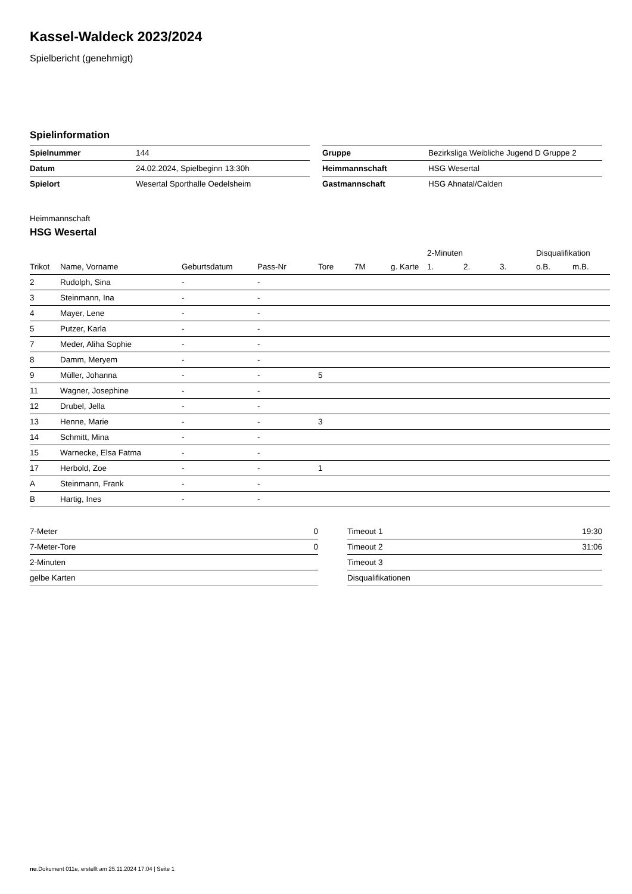Kassel-Waldeck 2023/2024
Spielbericht (genehmigt)
Spielinformation
| Spielnummer | 144 |
| Datum | 24.02.2024, Spielbeginn 13:30h |
| Spielort | Wesertal Sporthalle Oedelsheim |
| Gruppe | Bezirksliga Weibliche Jugend D Gruppe 2 |
| Heimmannschaft | HSG Wesertal |
| Gastmannschaft | HSG Ahnatal/Calden |
Heimmannschaft
HSG Wesertal
| | | | | | | | 2-Minuten | | | Disqualifikation | |
| --- | --- | --- | --- | --- | --- | --- | --- | --- | --- | --- | --- |
| Trikot | Name, Vorname | Geburtsdatum | Pass-Nr | Tore | 7M | g. Karte | 1. | 2. | 3. | o.B. | m.B. |
| 2 | Rudolph, Sina | - | - | | | | | | | | |
| 3 | Steinmann, Ina | - | - | | | | | | | | |
| 4 | Mayer, Lene | - | - | | | | | | | | |
| 5 | Putzer, Karla | - | - | | | | | | | | |
| 7 | Meder, Aliha Sophie | - | - | | | | | | | | |
| 8 | Damm, Meryem | - | - | | | | | | | | |
| 9 | Müller, Johanna | - | - | 5 | | | | | | | |
| 11 | Wagner, Josephine | - | - | | | | | | | | |
| 12 | Drubel, Jella | - | - | | | | | | | | |
| 13 | Henne, Marie | - | - | 3 | | | | | | | |
| 14 | Schmitt, Mina | - | - | | | | | | | | |
| 15 | Warnecke, Elsa Fatma | - | - | | | | | | | | |
| 17 | Herbold, Zoe | - | - | 1 | | | | | | | |
| A | Steinmann, Frank | - | - | | | | | | | | |
| B | Hartig, Ines | - | - | | | | | | | | |
| 7-Meter | 0 |
| 7-Meter-Tore | 0 |
| 2-Minuten | |
| gelbe Karten | |
| Timeout 1 | 19:30 |
| Timeout 2 | 31:06 |
| Timeout 3 | |
| Disqualifikationen | |
nu.Dokument 011e, erstellt am 25.11.2024 17:04 | Seite 1